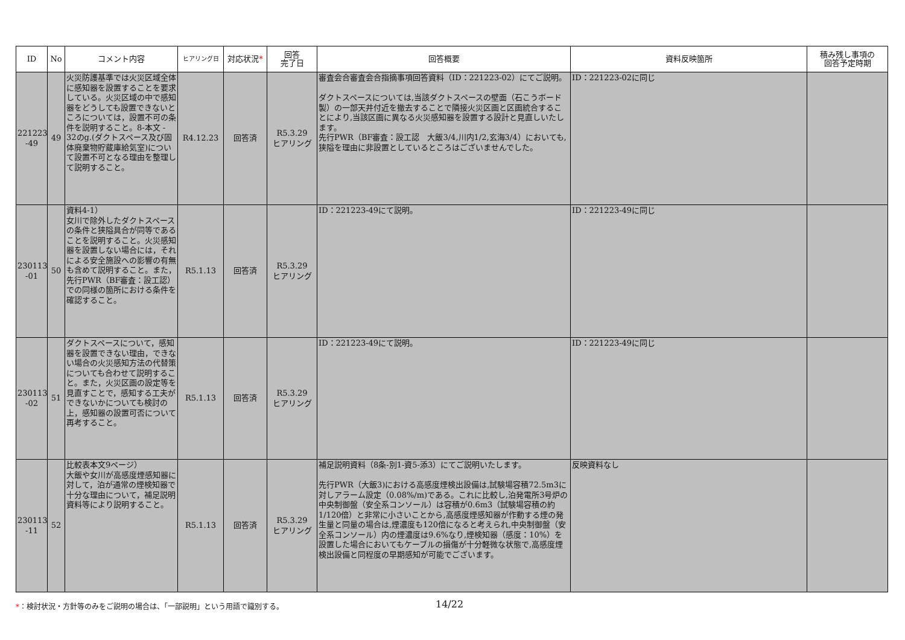| ID | No | コメント内容 | ヒアリング日 | 対応状況 * | 回答 完了日 | 回答概要 | 資料反映箇所 | 積み残し事項の 回答予定時期 |
| --- | --- | --- | --- | --- | --- | --- | --- | --- |
| 221223 -49 | 49 | 火災防護基準では火災区域全体に感知器を設置することを要求している。火災区域の中で感知器をどうしても設置できないところについては，設置不可の条件を説明すること。8-本文 - 32のg.(ダクトスペース及び固体廃棄物貯蔵庫給気室)について設置不可となる理由を整理して説明すること。 | R4.12.23 | 回答済 | R5.3.29 ヒアリング | 審査会合審査会合指摘事項回答資料（ID：221223-02）にてご説明。 ダクトスペースについては,当該ダクトスペースの壁面（石こうボード製）の一部天井付近を撤去することで隣接火災区画と区画統合することにより,当該区画に異なる火災感知器を設置する設計と見直しいたします。 先行PWR（BF審査：設工認 大飯3/4,川内1/2,玄海3/4）においても,狭隘を理由に非設置としているところはございませんでした。 | ID：221223-02に同じ | |
| 230113 -01 | 50 | 資料4-1） 女川で除外したダクトスペースの条件と狭隘具合が同等であることを説明すること。火災感知器を設置しない場合には，それによる安全施設への影響の有無も含めて説明すること。また，先行PWR（BF審査：設工認）での同様の箇所における条件を確認すること。 | R5.1.13 | 回答済 | R5.3.29 ヒアリング | ID：221223-49にて説明。 | ID：221223-49に同じ | |
| 230113 -02 | 51 | ダクトスペースについて，感知器を設置できない理由，できない場合の火災感知方法の代替策についても合わせて説明すること。また，火災区画の設定等を見直すことで，感知する工夫ができないかについても検討の上，感知器の設置可否について再考すること。 | R5.1.13 | 回答済 | R5.3.29 ヒアリング | ID：221223-49にて説明。 | ID：221223-49に同じ | |
| 230113 -11 | 52 | 比較表本文9ページ） 大飯や女川が高感度煙感知器に対して，泊が通常の煙検知器で十分な理由について，補足説明資料等により説明すること。 | R5.1.13 | 回答済 | R5.3.29 ヒアリング | 補足説明資料（8条-別1-資5-添3）にてご説明いたします。 先行PWR（大飯3)における高感度煙検出設備は,試験場容積72.5m3に対しアラーム設定（0.08%/m)である。これに比較し,泊発電所3号炉の中央制御盤（安全系コンソール）は容積が0.6m3（試験場容積の約1/120倍）と非常に小さいことから,高感度煙感知器が作動する煙の発生量と同量の場合は,煙濃度も120倍になると考えられ,中央制御盤（安全系コンソール）内の煙濃度は9.6%なり,煙検知器（感度：10%）を設置した場合においてもケーブルの損傷が十分軽微な状態で,高感度煙検出設備と同程度の早期感知が可能でございます。 | 反映資料なし | |
*：検討状況・方針等のみをご説明の場合は、「一部説明」という用語で識別する。
14/22